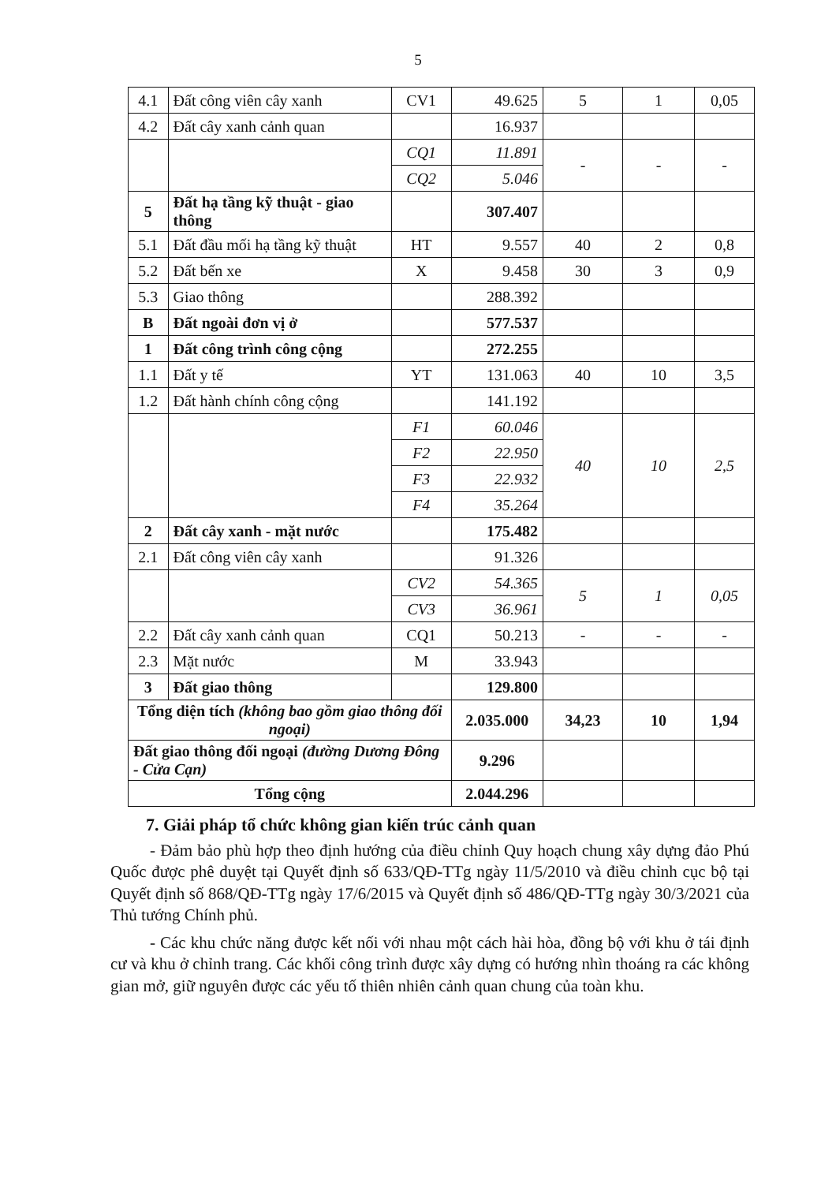5
| 4.1 | Đất công viên cây xanh | CV1 | 49.625 | 5 | 1 | 0,05 |
| 4.2 | Đất cây xanh cảnh quan | | 16.937 | | | |
| | | CQ1 | 11.891 | - | - | - |
| | | CQ2 | 5.046 | | | |
| 5 | Đất hạ tầng kỹ thuật - giao thông | | 307.407 | | | |
| 5.1 | Đất đầu mối hạ tầng kỹ thuật | HT | 9.557 | 40 | 2 | 0,8 |
| 5.2 | Đất bến xe | X | 9.458 | 30 | 3 | 0,9 |
| 5.3 | Giao thông | | 288.392 | | | |
| B | Đất ngoài đơn vị ở | | 577.537 | | | |
| 1 | Đất công trình công cộng | | 272.255 | | | |
| 1.1 | Đất y tế | YT | 131.063 | 40 | 10 | 3,5 |
| 1.2 | Đất hành chính công cộng | | 141.192 | | | |
| | | F1 | 60.046 | 40 | 10 | 2,5 |
| | | F2 | 22.950 | | | |
| | | F3 | 22.932 | | | |
| | | F4 | 35.264 | | | |
| 2 | Đất cây xanh - mặt nước | | 175.482 | | | |
| 2.1 | Đất công viên cây xanh | | 91.326 | | | |
| | | CV2 | 54.365 | 5 | 1 | 0,05 |
| | | CV3 | 36.961 | | | |
| 2.2 | Đất cây xanh cảnh quan | CQ1 | 50.213 | - | - | - |
| 2.3 | Mặt nước | M | 33.943 | | | |
| 3 | Đất giao thông | | 129.800 | | | |
| Tổng diện tích (không bao gồm giao thông đối ngoại) | | | 2.035.000 | 34,23 | 10 | 1,94 |
| Đất giao thông đối ngoại (đường Dương Đông - Cửa Cạn) | | | 9.296 | | | |
| Tổng cộng | | | 2.044.296 | | | |
7. Giải pháp tổ chức không gian kiến trúc cảnh quan
- Đảm bảo phù hợp theo định hướng của điều chỉnh Quy hoạch chung xây dựng đảo Phú Quốc được phê duyệt tại Quyết định số 633/QĐ-TTg ngày 11/5/2010 và điều chỉnh cục bộ tại Quyết định số 868/QĐ-TTg ngày 17/6/2015 và Quyết định số 486/QĐ-TTg ngày 30/3/2021 của Thủ tướng Chính phủ.
- Các khu chức năng được kết nối với nhau một cách hài hòa, đồng bộ với khu ở tái định cư và khu ở chỉnh trang. Các khối công trình được xây dựng có hướng nhìn thoáng ra các không gian mở, giữ nguyên được các yếu tố thiên nhiên cảnh quan chung của toàn khu.